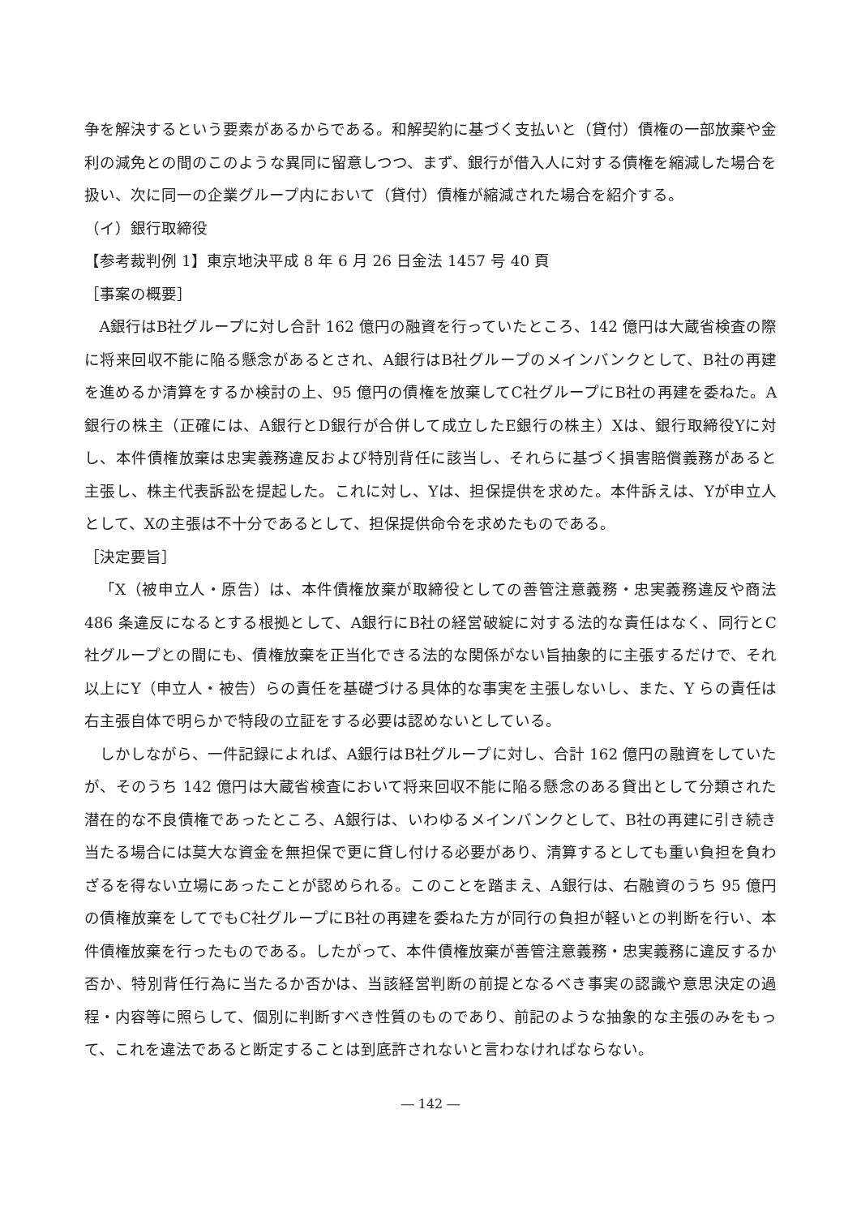争を解決するという要素があるからである。和解契約に基づく支払いと（貸付）債権の一部放棄や金利の減免との間のこのような異同に留意しつつ、まず、銀行が借入人に対する債権を縮減した場合を扱い、次に同一の企業グループ内において（貸付）債権が縮減された場合を紹介する。
（イ）銀行取締役
【参考裁判例 1】東京地決平成 8 年 6 月 26 日金法 1457 号 40 頁
［事案の概要］
A銀行はB社グループに対し合計 162 億円の融資を行っていたところ、142 億円は大蔵省検査の際に将来回収不能に陥る懸念があるとされ、A銀行はB社グループのメインバンクとして、B社の再建を進めるか清算をするか検討の上、95 億円の債権を放棄してC社グループにB社の再建を委ねた。A銀行の株主（正確には、A銀行とD銀行が合併して成立したE銀行の株主）Xは、銀行取締役Yに対し、本件債権放棄は忠実義務違反および特別背任に該当し、それらに基づく損害賠償義務があると主張し、株主代表訴訟を提起した。これに対し、Yは、担保提供を求めた。本件訴えは、Yが申立人として、Xの主張は不十分であるとして、担保提供命令を求めたものである。
［決定要旨］
「X（被申立人・原告）は、本件債権放棄が取締役としての善管注意義務・忠実義務違反や商法 486 条違反になるとする根拠として、A銀行にB社の経営破綻に対する法的な責任はなく、同行とC社グループとの間にも、債権放棄を正当化できる法的な関係がない旨抽象的に主張するだけで、それ以上にY（申立人・被告）らの責任を基礎づける具体的な事実を主張しないし、また、Y らの責任は右主張自体で明らかで特段の立証をする必要は認めないとしている。
しかしながら、一件記録によれば、A銀行はB社グループに対し、合計 162 億円の融資をしていたが、そのうち 142 億円は大蔵省検査において将来回収不能に陥る懸念のある貸出として分類された潜在的な不良債権であったところ、A銀行は、いわゆるメインバンクとして、B社の再建に引き続き当たる場合には莫大な資金を無担保で更に貸し付ける必要があり、清算するとしても重い負担を負わざるを得ない立場にあったことが認められる。このことを踏まえ、A銀行は、右融資のうち 95 億円の債権放棄をしてでもC社グループにB社の再建を委ねた方が同行の負担が軽いとの判断を行い、本件債権放棄を行ったものである。したがって、本件債権放棄が善管注意義務・忠実義務に違反するか否か、特別背任行為に当たるか否かは、当該経営判断の前提となるべき事実の認識や意思決定の過程・内容等に照らして、個別に判断すべき性質のものであり、前記のような抽象的な主張のみをもって、これを違法であると断定することは到底許されないと言わなければならない。
― 142 ―